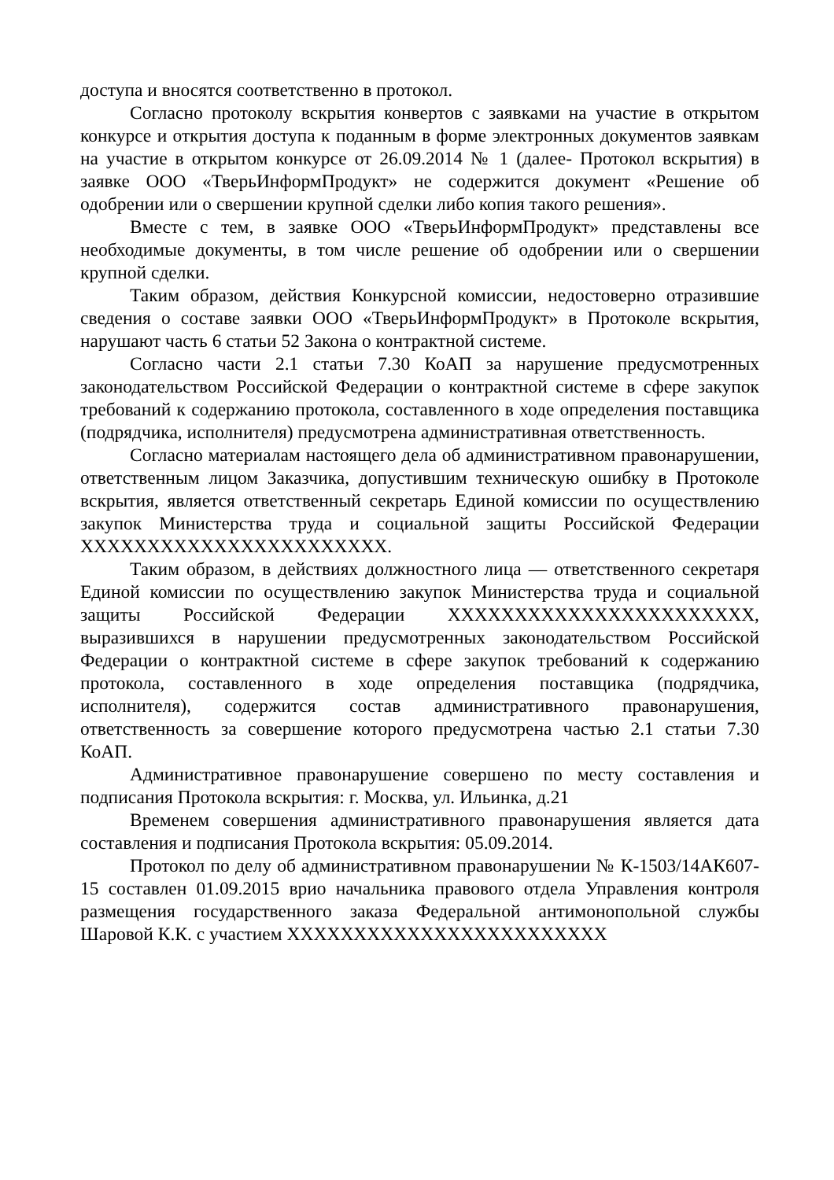доступа и вносятся соответственно в протокол.
Согласно протоколу вскрытия конвертов с заявками на участие в открытом конкурсе и открытия доступа к поданным в форме электронных документов заявкам на участие в открытом конкурсе от 26.09.2014 № 1 (далее- Протокол вскрытия) в заявке ООО «ТверьИнформПродукт» не содержится документ «Решение об одобрении или о свершении крупной сделки либо копия такого решения».
Вместе с тем, в заявке ООО «ТверьИнформПродукт» представлены все необходимые документы, в том числе решение об одобрении или о свершении крупной сделки.
Таким образом, действия Конкурсной комиссии, недостоверно отразившие сведения о составе заявки ООО «ТверьИнформПродукт» в Протоколе вскрытия, нарушают часть 6 статьи 52 Закона о контрактной системе.
Согласно части 2.1 статьи 7.30 КоАП за нарушение предусмотренных законодательством Российской Федерации о контрактной системе в сфере закупок требований к содержанию протокола, составленного в ходе определения поставщика (подрядчика, исполнителя) предусмотрена административная ответственность.
Согласно материалам настоящего дела об административном правонарушении, ответственным лицом Заказчика, допустившим техническую ошибку в Протоколе вскрытия, является ответственный секретарь Единой комиссии по осуществлению закупок Министерства труда и социальной защиты Российской Федерации XXXXXXXXXXXXXXXXXXXXXXX.
Таким образом, в действиях должностного лица — ответственного секретаря Единой комиссии по осуществлению закупок Министерства труда и социальной защиты Российской Федерации XXXXXXXXXXXXXXXXXXXXXXX, выразившихся в нарушении предусмотренных законодательством Российской Федерации о контрактной системе в сфере закупок требований к содержанию протокола, составленного в ходе определения поставщика (подрядчика, исполнителя), содержится состав административного правонарушения, ответственность за совершение которого предусмотрена частью 2.1 статьи 7.30 КоАП.
Административное правонарушение совершено по месту составления и подписания Протокола вскрытия: г. Москва, ул. Ильинка, д.21
Временем совершения административного правонарушения является дата составления и подписания Протокола вскрытия: 05.09.2014.
Протокол по делу об административном правонарушении № К-1503/14АК607-15 составлен 01.09.2015 врио начальника правового отдела Управления контроля размещения государственного заказа Федеральной антимонопольной службы Шаровой К.К. с участием XXXXXXXXXXXXXXXXXXXXXXXX